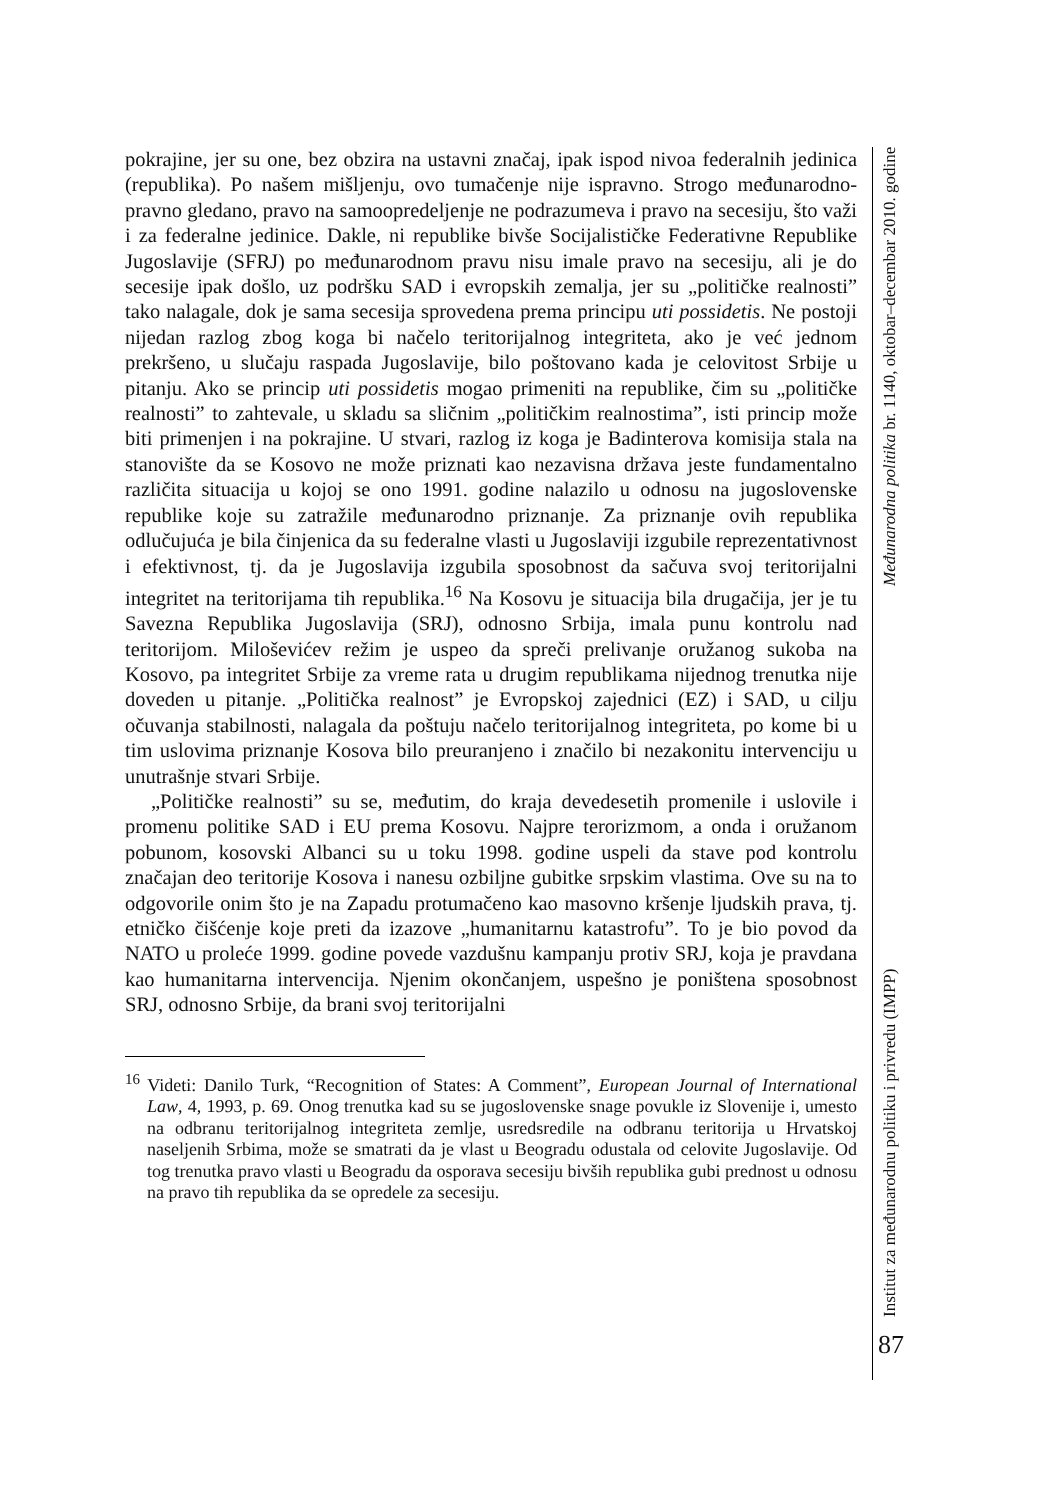pokrajine, jer su one, bez obzira na ustavni značaj, ipak ispod nivoa federalnih jedinica (republika). Po našem mišljenju, ovo tumačenje nije ispravno. Strogo međunarodno-pravno gledano, pravo na samoopredeljenje ne podrazumeva i pravo na secesiju, što važi i za federalne jedinice. Dakle, ni republike bivše Socijalističke Federativne Republike Jugoslavije (SFRJ) po međunarodnom pravu nisu imale pravo na secesiju, ali je do secesije ipak došlo, uz podršku SAD i evropskih zemalja, jer su „političke realnosti” tako nalagale, dok je sama secesija sprovedena prema principu uti possidetis. Ne postoji nijedan razlog zbog koga bi načelo teritorijalnog integriteta, ako je već jednom prekršeno, u slučaju raspada Jugoslavije, bilo poštovano kada je celovitost Srbije u pitanju. Ako se princip uti possidetis mogao primeniti na republike, čim su „političke realnosti” to zahtevale, u skladu sa sličnim „političkim realnostima”, isti princip može biti primenjen i na pokrajine. U stvari, razlog iz koga je Badinterova komisija stala na stanovište da se Kosovo ne može priznati kao nezavisna država jeste fundamentalno različita situacija u kojoj se ono 1991. godine nalazilo u odnosu na jugoslovenske republike koje su zatražile međunarodno priznanje. Za priznanje ovih republika odlučujuća je bila činjenica da su federalne vlasti u Jugoslaviji izgubile reprezentativnost i efektivnost, tj. da je Jugoslavija izgubila sposobnost da sačuva svoj teritorijalni integritet na teritorijama tih republika.<sup>16</sup> Na Kosovu je situacija bila drugačija, jer je tu Savezna Republika Jugoslavija (SRJ), odnosno Srbija, imala punu kontrolu nad teritorijom. Miloševićev režim je uspeo da spreči prelivanje oružanog sukoba na Kosovo, pa integritet Srbije za vreme rata u drugim republikama nijednog trenutka nije doveden u pitanje. „Politička realnost” je Evropskoj zajednici (EZ) i SAD, u cilju očuvanja stabilnosti, nalagala da poštuju načelo teritorijalnog integriteta, po kome bi u tim uslovima priznanje Kosova bilo preuranjeno i značilo bi nezakonitu intervenciju u unutrašnje stvari Srbije.
„Političke realnosti” su se, međutim, do kraja devedesetih promenile i uslovile i promenu politike SAD i EU prema Kosovu. Najpre terorizmom, a onda i oružanom pobunom, kosovski Albanci su u toku 1998. godine uspeli da stave pod kontrolu značajan deo teritorije Kosova i nanesu ozbiljne gubitke srpskim vlastima. Ove su na to odgovorile onim što je na Zapadu protumačeno kao masovno kršenje ljudskih prava, tj. etničko čišćenje koje preti da izazove „humanitarnu katastrofu”. To je bio povod da NATO u proleće 1999. godine povede vazdušnu kampanju protiv SRJ, koja je pravdana kao humanitarna intervencija. Njenim okončanjem, uspešno je poništena sposobnost SRJ, odnosno Srbije, da brani svoj teritorijalni
<sup>16</sup> Videti: Danilo Turk, “Recognition of States: A Comment”, European Journal of International Law, 4, 1993, p. 69. Onog trenutka kad su se jugoslovenske snage povukle iz Slovenije i, umesto na odbranu teritorijalnog integriteta zemlje, usredsredile na odbranu teritorija u Hrvatskoj naseljenih Srbima, može se smatrati da je vlast u Beogradu odustala od celovite Jugoslavije. Od tog trenutka pravo vlasti u Beogradu da osporava secesiju bivših republika gubi prednost u odnosu na pravo tih republika da se opredele za secesiju.
Institut za međunarodnu politiku i privredu (IMPP) Međunarodna politika br. 1140, oktobar–decembar 2010. godine
87